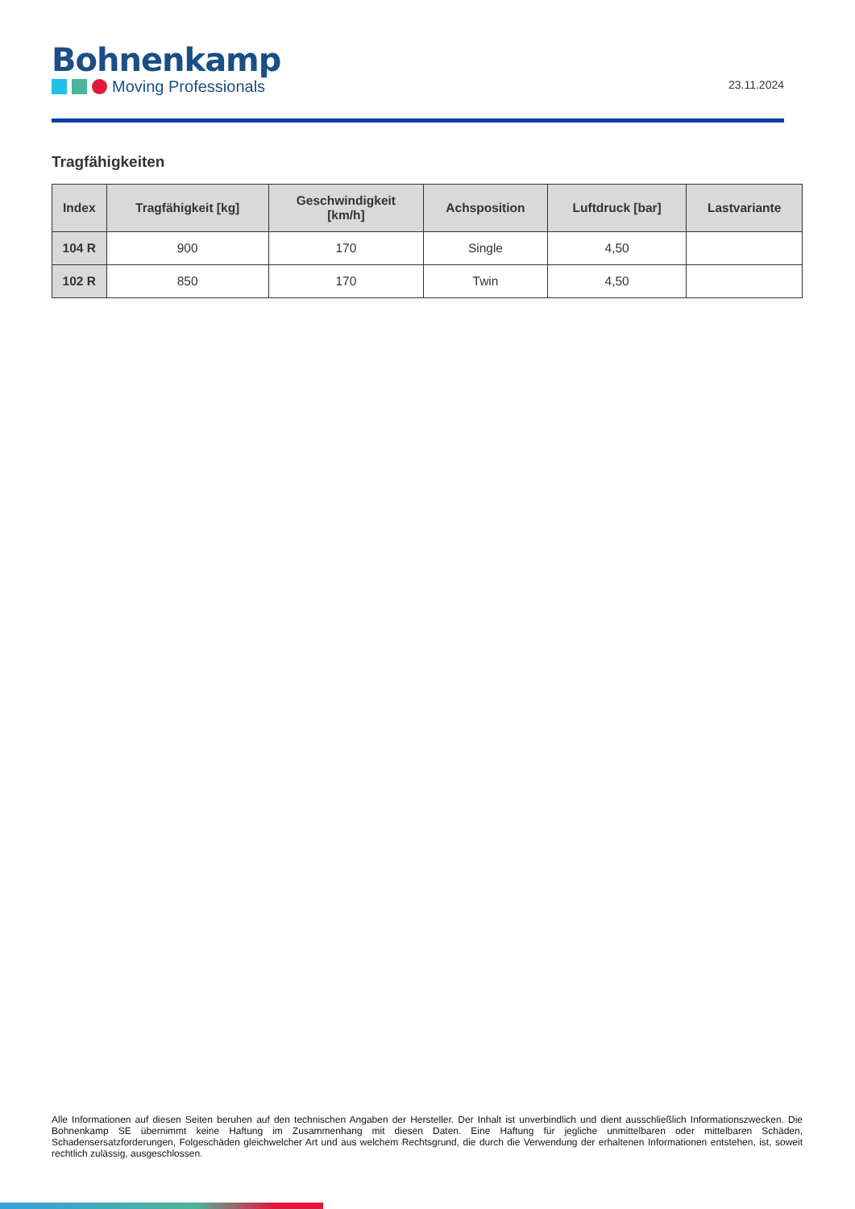Bohnenkamp
Moving Professionals
23.11.2024
Tragfähigkeiten
| Index | Tragfähigkeit [kg] | Geschwindigkeit [km/h] | Achsposition | Luftdruck [bar] | Lastvariante |
| --- | --- | --- | --- | --- | --- |
| 104 R | 900 | 170 | Single | 4,50 | |
| 102 R | 850 | 170 | Twin | 4,50 | |
Alle Informationen auf diesen Seiten beruhen auf den technischen Angaben der Hersteller. Der Inhalt ist unverbindlich und dient ausschließlich Informationszwecken. Die Bohnenkamp SE übernimmt keine Haftung im Zusammenhang mit diesen Daten. Eine Haftung für jegliche unmittelbaren oder mittelbaren Schäden, Schadensersatzforderungen, Folgeschäden gleichwelcher Art und aus welchem Rechtsgrund, die durch die Verwendung der erhaltenen Informationen entstehen, ist, soweit rechtlich zulässig, ausgeschlossen.